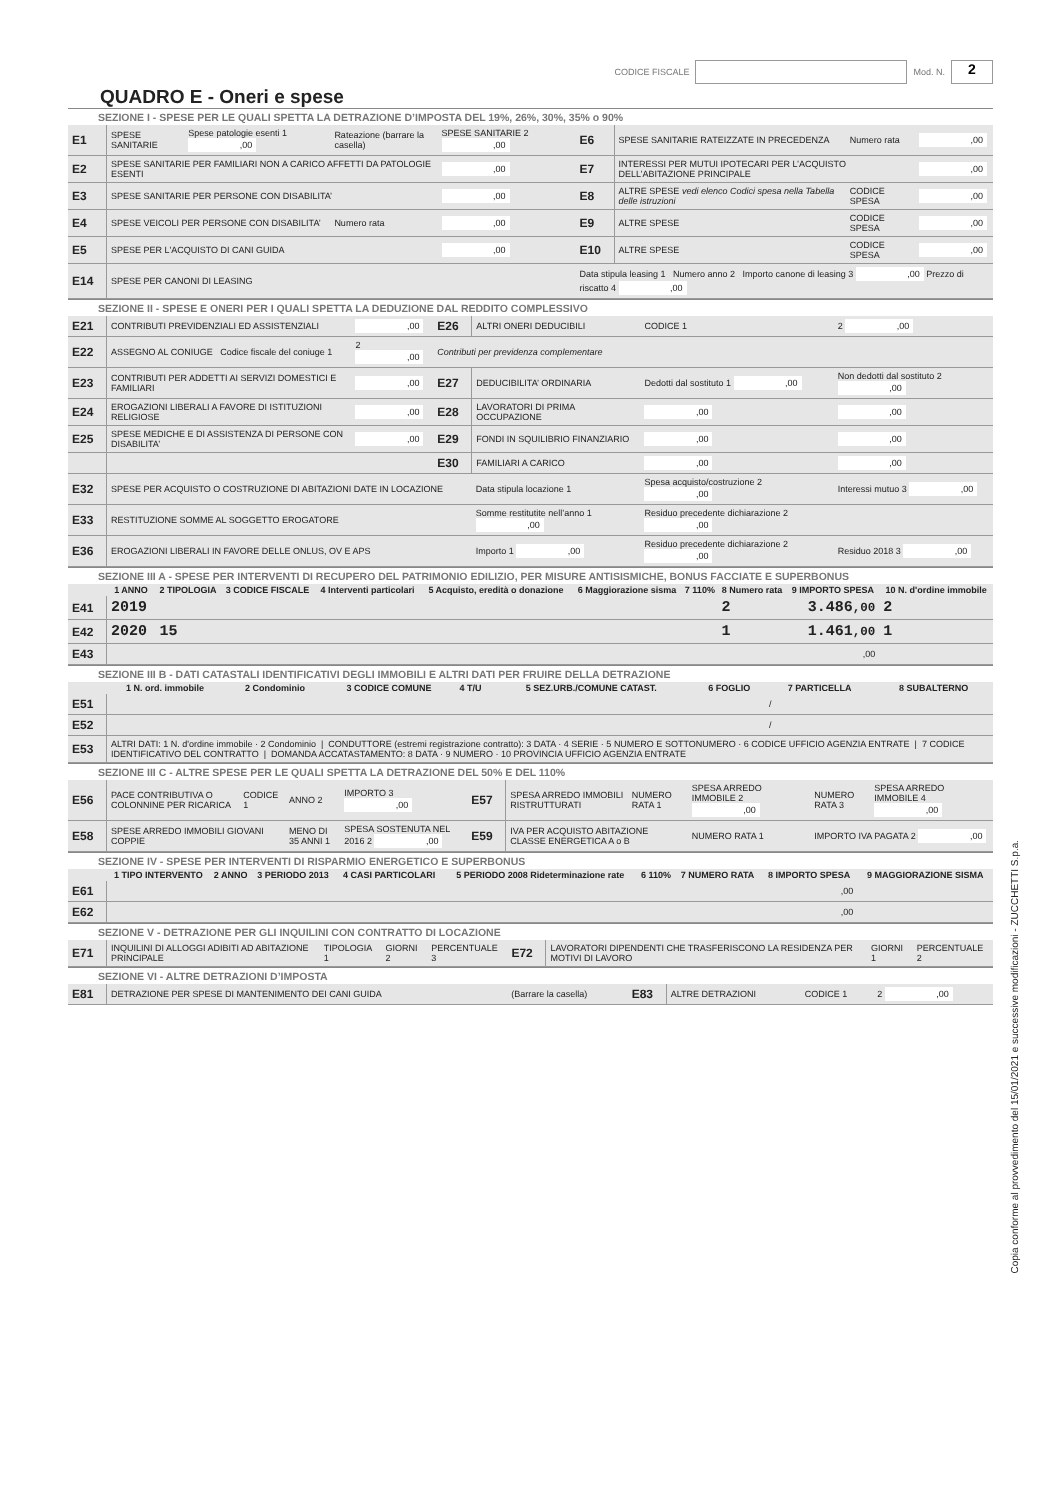CODICE FISCALE Mod. N. 2
QUADRO E - Oneri e spese
SEZIONE I - SPESE PER LE QUALI SPETTA LA DETRAZIONE D’IMPOSTA DEL 19%, 26%, 30%, 35% o 90%
| E1 | SPESE SANITARIE | Spese patologie esenti 1 ,00 | Rateazione (barrare la casella) | SPESE SANITARIE 2 ,00 | E6 | SPESE SANITARIE RATEIZZATE IN PRECEDENZA | Numero rata | ,00 |
| E2 | SPESE SANITARIE PER FAMILIARI NON A CARICO AFFETTI DA PATOLOGIE ESENTI | | | ,00 | E7 | INTERESSI PER MUTUI IPOTECARI PER L’ACQUISTO DELL’ABITAZIONE PRINCIPALE | | ,00 |
| E3 | SPESE SANITARIE PER PERSONE CON DISABILITA’ | | | ,00 | E8 | ALTRE SPESE vedi elenco Codici spesa nella Tabella delle istruzioni | CODICE SPESA | ,00 |
| E4 | SPESE VEICOLI PER PERSONE CON DISABILITA’ | | Numero rata | ,00 | E9 | ALTRE SPESE | CODICE SPESA | ,00 |
| E5 | SPESE PER L'ACQUISTO DI CANI GUIDA | | | ,00 | E10 | ALTRE SPESE | CODICE SPESA | ,00 |
| E14 | SPESE PER CANONI DI LEASING | | | | Data stipula leasing 1 Numero anno 2 Importo canone di leasing 3 ,00 Prezzo di riscatto 4 ,00 | | | |
SEZIONE II - SPESE E ONERI PER I QUALI SPETTA LA DEDUZIONE DAL REDDITO COMPLESSIVO
| E21 | CONTRIBUTI PREVIDENZIALI ED ASSISTENZIALI | ,00 | E26 | ALTRI ONERI DEDUCIBILI | CODICE 1 | 2 ,00 |
| E22 | ASSEGNO AL CONIUGE Codice fiscale del coniuge 1 | 2 ,00 | Contributi per previdenza complementare | | | |
| E23 | CONTRIBUTI PER ADDETTI AI SERVIZI DOMESTICI E FAMILIARI | ,00 | E27 | DEDUCIBILITA’ ORDINARIA | Dedotti dal sostituto 1 ,00 | Non dedotti dal sostituto 2 ,00 |
| E24 | EROGAZIONI LIBERALI A FAVORE DI ISTITUZIONI RELIGIOSE | ,00 | E28 | LAVORATORI DI PRIMA OCCUPAZIONE | ,00 | ,00 |
| E25 | SPESE MEDICHE E DI ASSISTENZA DI PERSONE CON DISABILITA’ | ,00 | E29 | FONDI IN SQUILIBRIO FINANZIARIO | ,00 | ,00 |
| | | | E30 | FAMILIARI A CARICO | ,00 | ,00 |
| E32 | SPESE PER ACQUISTO O COSTRUZIONE DI ABITAZIONI DATE IN LOCAZIONE | | | Data stipula locazione 1 | Spesa acquisto/costruzione 2 ,00 | Interessi mutuo 3 ,00 |
| E33 | RESTITUZIONE SOMME AL SOGGETTO EROGATORE | | | Somme restitutite nell’anno 1 ,00 | Residuo precedente dichiarazione 2 ,00 | |
| E36 | EROGAZIONI LIBERALI IN FAVORE DELLE ONLUS, OV E APS | | | Importo 1 ,00 | Residuo precedente dichiarazione 2 ,00 | Residuo 2018 3 ,00 |
SEZIONE III A - SPESE PER INTERVENTI DI RECUPERO DEL PATRIMONIO EDILIZIO, PER MISURE ANTISISMICHE, BONUS FACCIATE E SUPERBONUS
| | 1 ANNO | 2 TIPOLOGIA | 3 CODICE FISCALE | 4 Interventi particolari | 5 Acquisto, eredità o donazione | 6 Maggiorazione sisma | 7 110% | 8 Numero rata | 9 IMPORTO SPESA | 10 N. d'ordine immobile |
| --- | --- | --- | --- | --- | --- | --- | --- | --- | --- | --- |
| E41 | 2019 | | | | | | | 2 | 3.486 ,00 | 2 |
| E42 | 2020 | 15 | | | | | | 1 | 1.461 ,00 | 1 |
| E43 | | | | | | | | | ,00 | |
SEZIONE III B - DATI CATASTALI IDENTIFICATIVI DEGLI IMMOBILI E ALTRI DATI PER FRUIRE DELLA DETRAZIONE
| | 1 N. ord. immobile | 2 Condominio | 3 CODICE COMUNE | 4 T/U | 5 SEZ.URB./COMUNE CATAST. | 6 FOGLIO | 7 PARTICELLA | 8 SUBALTERNO |
| --- | --- | --- | --- | --- | --- | --- | --- | --- |
| E51 | | | | | | | / | |
| E52 | | | | | | | / | |
| E53 | ALTRI DATI: 1 N. d'ordine immobile · 2 Condominio / CONDUTTORE (estremi registrazione contratto): 3 DATA · 4 SERIE · 5 NUMERO E SOTTONUMERO · 6 CODICE UFFICIO AGENZIA ENTRATE / 7 CODICE IDENTIFICATIVO DEL CONTRATTO / DOMANDA ACCATASTAMENTO: 8 DATA · 9 NUMERO · 10 PROVINCIA UFFICIO AGENZIA ENTRATE | | | | | | | |
SEZIONE III C - ALTRE SPESE PER LE QUALI SPETTA LA DETRAZIONE DEL 50% E DEL 110%
| E56 | PACE CONTRIBUTIVA O COLONNINE PER RICARICA | CODICE 1 | ANNO 2 | IMPORTO 3 ,00 | E57 | SPESA ARREDO IMMOBILI RISTRUTTURATI | NUMERO RATA 1 | SPESA ARREDO IMMOBILE 2 ,00 | NUMERO RATA 3 | SPESA ARREDO IMMOBILE 4 ,00 |
| E58 | SPESE ARREDO IMMOBILI GIOVANI COPPIE | | MENO DI 35 ANNI 1 | SPESA SOSTENUTA NEL 2016 2 ,00 | E59 | IVA PER ACQUISTO ABITAZIONE CLASSE ENERGETICA A o B | | NUMERO RATA 1 | IMPORTO IVA PAGATA 2 ,00 | |
SEZIONE IV - SPESE PER INTERVENTI DI RISPARMIO ENERGETICO E SUPERBONUS
| | 1 TIPO INTERVENTO | 2 ANNO | 3 PERIODO 2013 | 4 CASI PARTICOLARI | 5 PERIODO 2008 Rideterminazione rate | 6 110% | 7 NUMERO RATA | 8 IMPORTO SPESA | 9 MAGGIORAZIONE SISMA |
| --- | --- | --- | --- | --- | --- | --- | --- | --- | --- |
| E61 | | | | | | | | ,00 | |
| E62 | | | | | | | | ,00 | |
SEZIONE V - DETRAZIONE PER GLI INQUILINI CON CONTRATTO DI LOCAZIONE
| E71 | INQUILINI DI ALLOGGI ADIBITI AD ABITAZIONE PRINCIPALE | TIPOLOGIA 1 | GIORNI 2 | PERCENTUALE 3 | E72 | LAVORATORI DIPENDENTI CHE TRASFERISCONO LA RESIDENZA PER MOTIVI DI LAVORO | GIORNI 1 | PERCENTUALE 2 |
SEZIONE VI - ALTRE DETRAZIONI D’IMPOSTA
| E81 | DETRAZIONE PER SPESE DI MANTENIMENTO DEI CANI GUIDA | (Barrare la casella) | E83 | ALTRE DETRAZIONI | CODICE 1 | 2 ,00 |
Copia conforme al provvedimento del 15/01/2021 e successive modificazioni - ZUCCHETTI S.p.a.